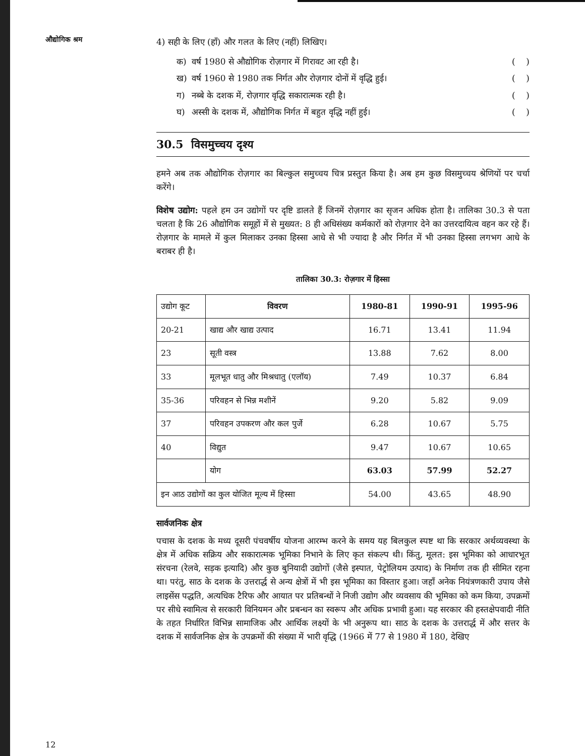औद्योगिक श्रम
4) सही के लिए (हाँ) और गलत के लिए (नहीं) लिखिए।
क) वर्ष 1980 से औद्योगिक रोज़गार में गिरावट आ रही है। ( )
ख) वर्ष 1960 से 1980 तक निर्गत और रोज़गार दोनों में वृद्धि हुई। ( )
ग) नब्बे के दशक में, रोज़गार वृद्धि सकारात्मक रही है। ( )
घ) अस्सी के दशक में, औद्योगिक निर्गत में बहुत वृद्धि नहीं हुई। ( )
30.5 विसमुच्चय दृश्य
हमने अब तक औद्योगिक रोज़गार का बिल्कुल समुच्चय चित्र प्रस्तुत किया है। अब हम कुछ विसमुच्चय श्रेणियों पर चर्चा करेंगे।
विशेष उद्योग: पहले हम उन उद्योगों पर दृष्टि डालते हैं जिनमें रोज़गार का सृजन अधिक होता है। तालिका 30.3 से पता चलता है कि 26 औद्योगिक समूहों में से मुख्यत: 8 ही अधिसंख्य कर्मकारों को रोज़गार देने का उत्तरदायित्व वहन कर रहे हैं। रोज़गार के मामले में कुल मिलाकर उनका हिस्सा आधे से भी ज्यादा है और निर्गत में भी उनका हिस्सा लगभग आधे के बराबर ही है।
तालिका 30.3: रोज़गार में हिस्सा
| उद्योग कूट | विवरण | 1980-81 | 1990-91 | 1995-96 |
| --- | --- | --- | --- | --- |
| 20-21 | खाद्य और खाद्य उत्पाद | 16.71 | 13.41 | 11.94 |
| 23 | सूती वस्त्र | 13.88 | 7.62 | 8.00 |
| 33 | मूलभूत धातु और मिश्रधातु (एलॉय) | 7.49 | 10.37 | 6.84 |
| 35-36 | परिवहन से भिन्न मशीनें | 9.20 | 5.82 | 9.09 |
| 37 | परिवहन उपकरण और कल पुर्जे | 6.28 | 10.67 | 5.75 |
| 40 | विद्युत | 9.47 | 10.67 | 10.65 |
| | योग | 63.03 | 57.99 | 52.27 |
| इन आठ उद्योगों का कुल योजित मूल्य में हिस्सा | | 54.00 | 43.65 | 48.90 |
सार्वजनिक क्षेत्र
पचास के दशक के मध्य दूसरी पंचवर्षीय योजना आरम्भ करने के समय यह बिलकुल स्पष्ट था कि सरकार अर्थव्यवस्था के क्षेत्र में अधिक सक्रिय और सकारात्मक भूमिका निभाने के लिए कृत संकल्प थी। किंतु, मूलत: इस भूमिका को आधारभूत संरचना (रेलवे, सड़क इत्यादि) और कुछ बुनियादी उद्योगों (जैसे इस्पात, पेट्रोलियम उत्पाद) के निर्माण तक ही सीमित रहना था। परंतु, साठ के दशक के उत्तरार्द्ध से अन्य क्षेत्रों में भी इस भूमिका का विस्तार हुआ। जहाँ अनेक नियंत्रणकारी उपाय जैसे लाइसेंस पद्धति, अत्यधिक टैरिफ और आयात पर प्रतिबन्धों ने निजी उद्योग और व्यवसाय की भूमिका को कम किया, उपक्रमों पर सीधे स्वामित्व से सरकारी विनियमन और प्रबन्धन का स्वरूप और अधिक प्रभावी हुआ। यह सरकार की हस्तक्षेपवादी नीति के तहत निर्धारित विभिन्न सामाजिक और आर्थिक लक्ष्यों के भी अनुरूप था। साठ के दशक के उत्तरार्द्ध में और सत्तर के दशक में सार्वजनिक क्षेत्र के उपक्रमों की संख्या में भारी वृद्धि (1966 में 77 से 1980 में 180, देखिए
12